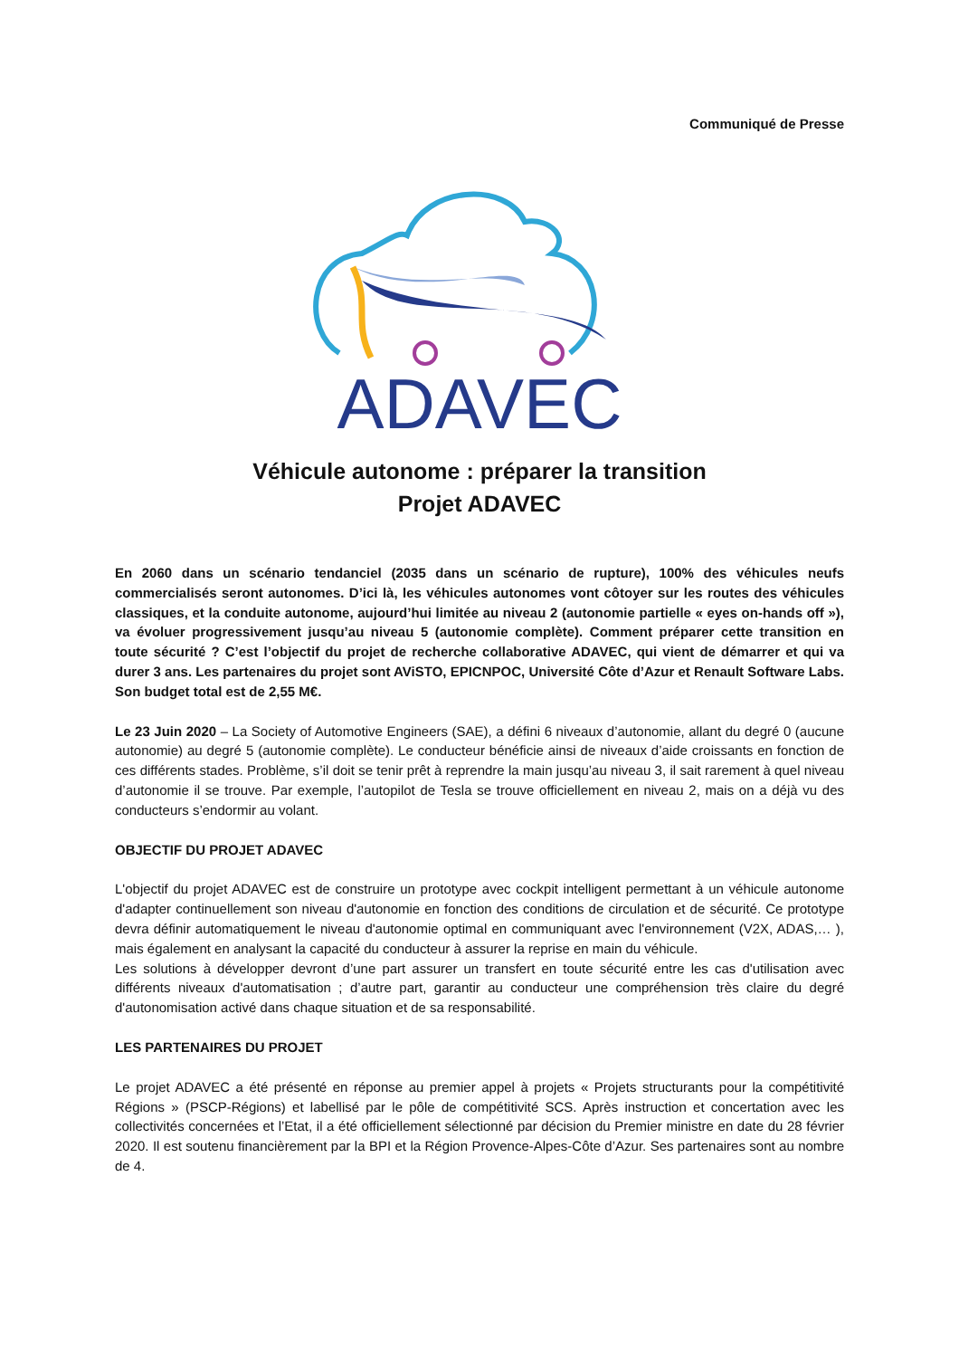Communiqué de Presse
ADAVEC
Véhicule autonome : préparer la transition
Projet ADAVEC
En 2060 dans un scénario tendanciel (2035 dans un scénario de rupture), 100% des véhicules neufs commercialisés seront autonomes. D’ici là, les véhicules autonomes vont côtoyer sur les routes des véhicules classiques, et la conduite autonome, aujourd’hui limitée au niveau 2 (autonomie partielle « eyes on-hands off »), va évoluer progressivement jusqu’au niveau 5 (autonomie complète). Comment préparer cette transition en toute sécurité ? C’est l’objectif du projet de recherche collaborative ADAVEC, qui vient de démarrer et qui va durer 3 ans. Les partenaires du projet sont AViSTO, EPICNPOC, Université Côte d’Azur et Renault Software Labs. Son budget total est de 2,55 M€.
Le 23 Juin 2020 – La Society of Automotive Engineers (SAE), a défini 6 niveaux d’autonomie, allant du degré 0 (aucune autonomie) au degré 5 (autonomie complète). Le conducteur bénéficie ainsi de niveaux d’aide croissants en fonction de ces différents stades. Problème, s’il doit se tenir prêt à reprendre la main jusqu’au niveau 3, il sait rarement à quel niveau d’autonomie il se trouve. Par exemple, l’autopilot de Tesla se trouve officiellement en niveau 2, mais on a déjà vu des conducteurs s’endormir au volant.
OBJECTIF DU PROJET ADAVEC
L'objectif du projet ADAVEC est de construire un prototype avec cockpit intelligent permettant à un véhicule autonome d'adapter continuellement son niveau d'autonomie en fonction des conditions de circulation et de sécurité. Ce prototype devra définir automatiquement le niveau d'autonomie optimal en communiquant avec l'environnement (V2X, ADAS,… ), mais également en analysant la capacité du conducteur à assurer la reprise en main du véhicule.
Les solutions à développer devront d’une part assurer un transfert en toute sécurité entre les cas d'utilisation avec différents niveaux d'automatisation ; d’autre part, garantir au conducteur une compréhension très claire du degré d'autonomisation activé dans chaque situation et de sa responsabilité.
LES PARTENAIRES DU PROJET
Le projet ADAVEC a été présenté en réponse au premier appel à projets « Projets structurants pour la compétitivité Régions » (PSCP-Régions) et labellisé par le pôle de compétitivité SCS. Après instruction et concertation avec les collectivités concernées et l’Etat, il a été officiellement sélectionné par décision du Premier ministre en date du 28 février 2020. Il est soutenu financièrement par la BPI et la Région Provence-Alpes-Côte d’Azur. Ses partenaires sont au nombre de 4.